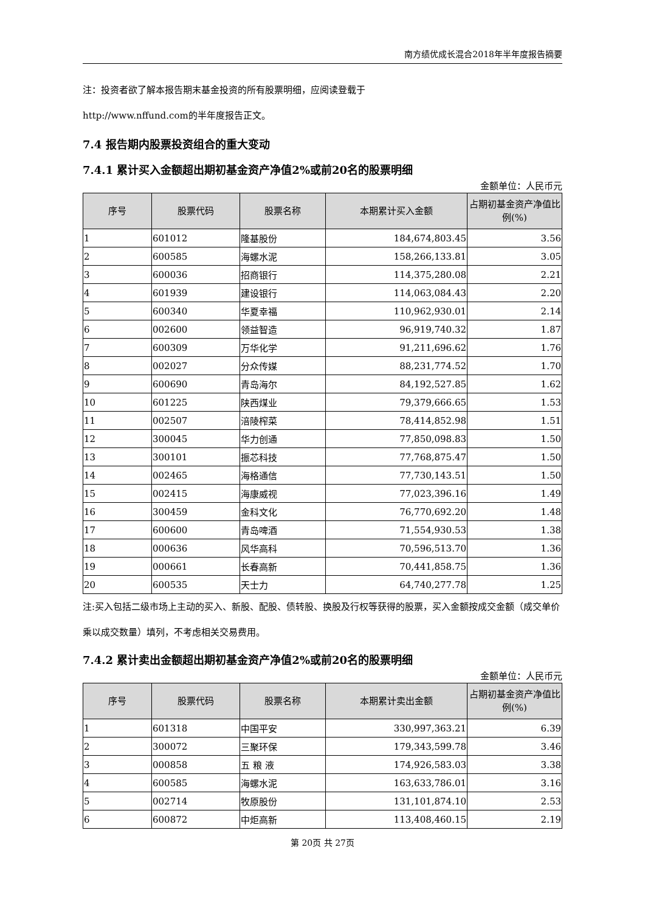南方绩优成长混合2018年半年度报告摘要
注：投资者欲了解本报告期末基金投资的所有股票明细，应阅读登载于
http://www.nffund.com的半年度报告正文。
7.4 报告期内股票投资组合的重大变动
7.4.1 累计买入金额超出期初基金资产净值2%或前20名的股票明细
金额单位：人民币元
| 序号 | 股票代码 | 股票名称 | 本期累计买入金额 | 占期初基金资产净值比例(%) |
| --- | --- | --- | --- | --- |
| 1 | 601012 | 隆基股份 | 184,674,803.45 | 3.56 |
| 2 | 600585 | 海螺水泥 | 158,266,133.81 | 3.05 |
| 3 | 600036 | 招商银行 | 114,375,280.08 | 2.21 |
| 4 | 601939 | 建设银行 | 114,063,084.43 | 2.20 |
| 5 | 600340 | 华夏幸福 | 110,962,930.01 | 2.14 |
| 6 | 002600 | 领益智造 | 96,919,740.32 | 1.87 |
| 7 | 600309 | 万华化学 | 91,211,696.62 | 1.76 |
| 8 | 002027 | 分众传媒 | 88,231,774.52 | 1.70 |
| 9 | 600690 | 青岛海尔 | 84,192,527.85 | 1.62 |
| 10 | 601225 | 陕西煤业 | 79,379,666.65 | 1.53 |
| 11 | 002507 | 涪陵榨菜 | 78,414,852.98 | 1.51 |
| 12 | 300045 | 华力创通 | 77,850,098.83 | 1.50 |
| 13 | 300101 | 振芯科技 | 77,768,875.47 | 1.50 |
| 14 | 002465 | 海格通信 | 77,730,143.51 | 1.50 |
| 15 | 002415 | 海康威视 | 77,023,396.16 | 1.49 |
| 16 | 300459 | 金科文化 | 76,770,692.20 | 1.48 |
| 17 | 600600 | 青岛啤酒 | 71,554,930.53 | 1.38 |
| 18 | 000636 | 风华高科 | 70,596,513.70 | 1.36 |
| 19 | 000661 | 长春高新 | 70,441,858.75 | 1.36 |
| 20 | 600535 | 天士力 | 64,740,277.78 | 1.25 |
注:买入包括二级市场上主动的买入、新股、配股、债转股、换股及行权等获得的股票，买入金额按成交金额（成交单价乘以成交数量）填列，不考虑相关交易费用。
7.4.2 累计卖出金额超出期初基金资产净值2%或前20名的股票明细
金额单位：人民币元
| 序号 | 股票代码 | 股票名称 | 本期累计卖出金额 | 占期初基金资产净值比例(%) |
| --- | --- | --- | --- | --- |
| 1 | 601318 | 中国平安 | 330,997,363.21 | 6.39 |
| 2 | 300072 | 三聚环保 | 179,343,599.78 | 3.46 |
| 3 | 000858 | 五 粮 液 | 174,926,583.03 | 3.38 |
| 4 | 600585 | 海螺水泥 | 163,633,786.01 | 3.16 |
| 5 | 002714 | 牧原股份 | 131,101,874.10 | 2.53 |
| 6 | 600872 | 中炬高新 | 113,408,460.15 | 2.19 |
第 20页 共 27页